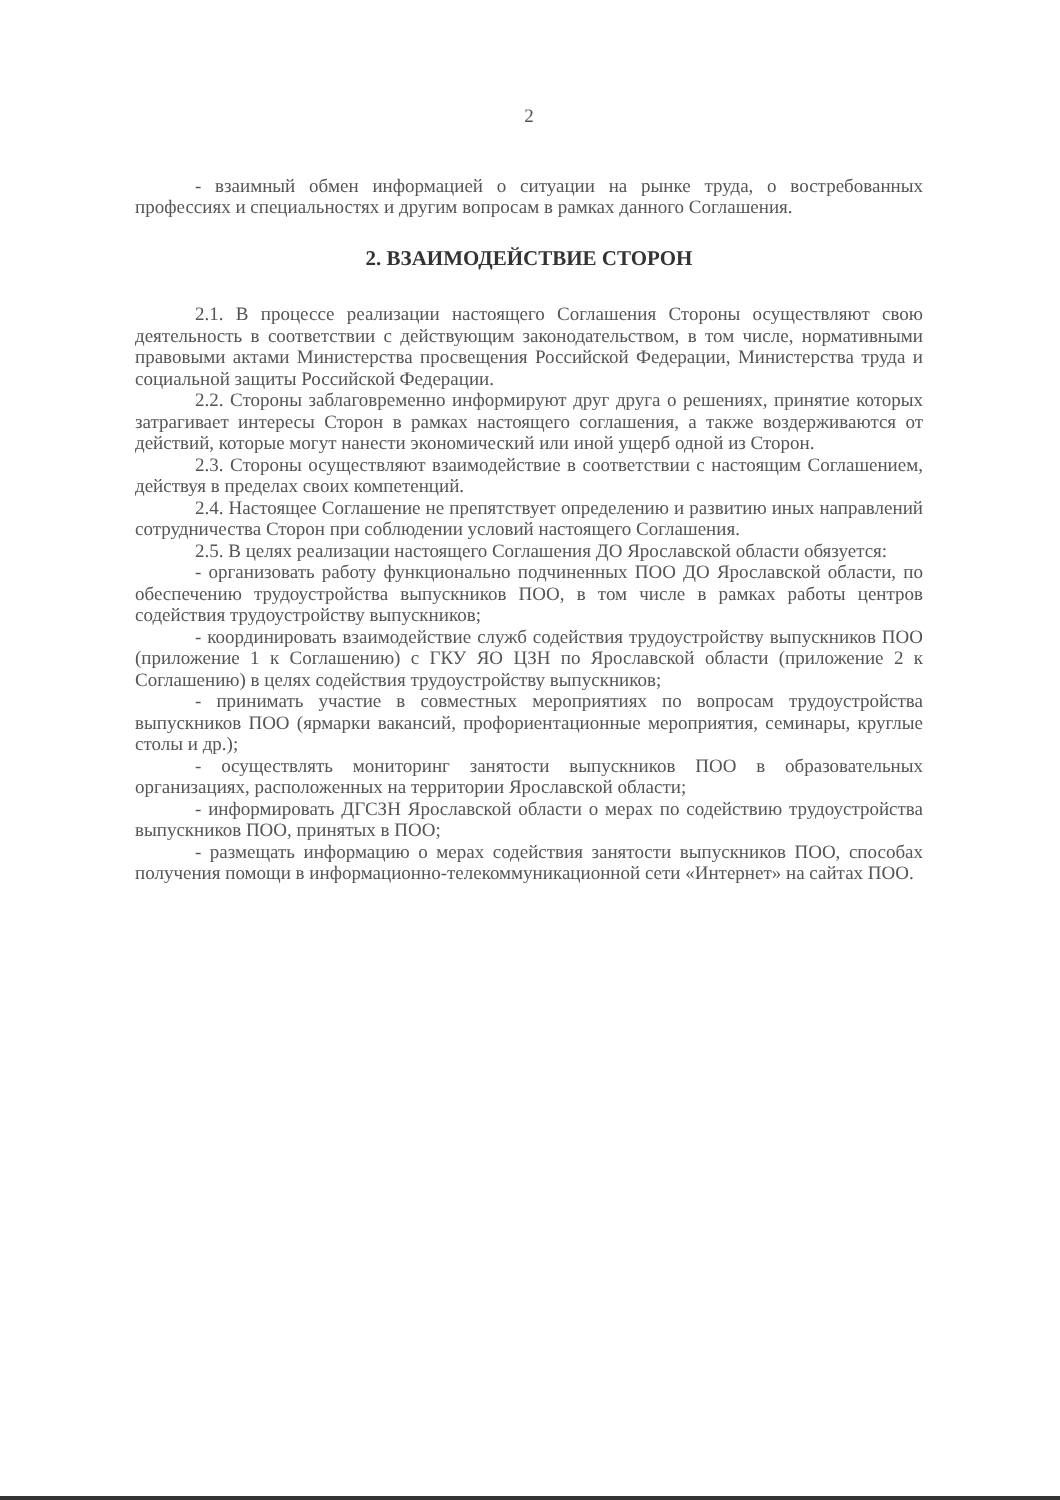2
- взаимный обмен информацией о ситуации на рынке труда, о востребованных профессиях и специальностях и другим вопросам в рамках данного Соглашения.
2. ВЗАИМОДЕЙСТВИЕ СТОРОН
2.1. В процессе реализации настоящего Соглашения Стороны осуществляют свою деятельность в соответствии с действующим законодательством, в том числе, нормативными правовыми актами Министерства просвещения Российской Федерации, Министерства труда и социальной защиты Российской Федерации.
2.2. Стороны заблаговременно информируют друг друга о решениях, принятие которых затрагивает интересы Сторон в рамках настоящего соглашения, а также воздерживаются от действий, которые могут нанести экономический или иной ущерб одной из Сторон.
2.3. Стороны осуществляют взаимодействие в соответствии с настоящим Соглашением, действуя в пределах своих компетенций.
2.4. Настоящее Соглашение не препятствует определению и развитию иных направлений сотрудничества Сторон при соблюдении условий настоящего Соглашения.
2.5. В целях реализации настоящего Соглашения ДО Ярославской области обязуется:
- организовать работу функционально подчиненных ПОО ДО Ярославской области, по обеспечению трудоустройства выпускников ПОО, в том числе в рамках работы центров содействия трудоустройству выпускников;
- координировать взаимодействие служб содействия трудоустройству выпускников ПОО (приложение 1 к Соглашению) с ГКУ ЯО ЦЗН по Ярославской области (приложение 2 к Соглашению) в целях содействия трудоустройству выпускников;
- принимать участие в совместных мероприятиях по вопросам трудоустройства выпускников ПОО (ярмарки вакансий, профориентационные мероприятия, семинары, круглые столы и др.);
- осуществлять мониторинг занятости выпускников ПОО в образовательных организациях, расположенных на территории Ярославской области;
- информировать ДГСЗН Ярославской области о мерах по содействию трудоустройства выпускников ПОО, принятых в ПОО;
- размещать информацию о мерах содействия занятости выпускников ПОО, способах получения помощи в информационно-телекоммуникационной сети «Интернет» на сайтах ПОО.